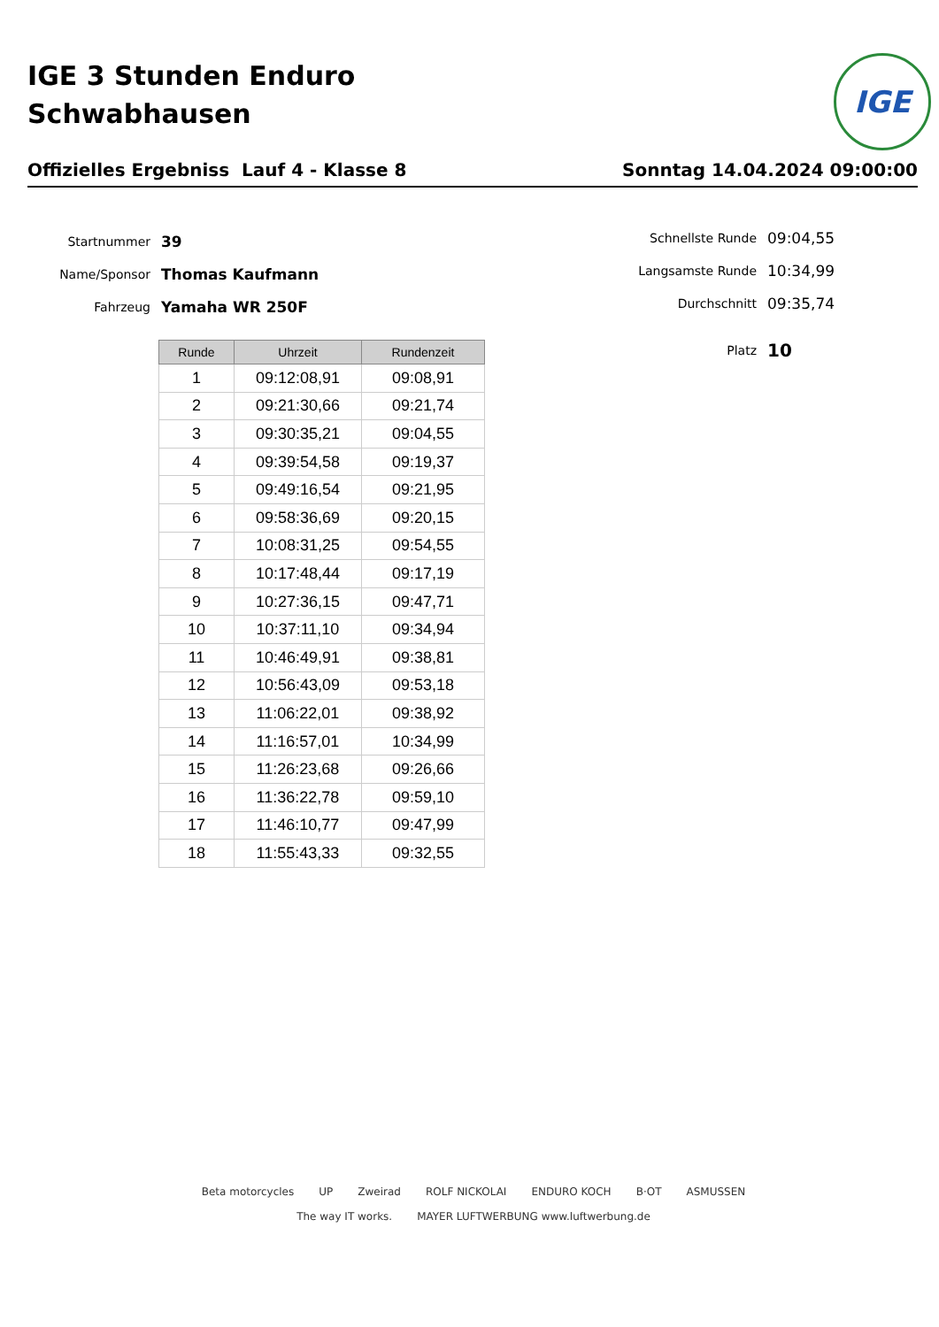IGE 3 Stunden Enduro
Schwabhausen
IGE
Offizielles Ergebniss Lauf 4 - Klasse 8 Sonntag 14.04.2024 09:00:00
Startnummer 39
Name/Sponsor Thomas Kaufmann
Fahrzeug Yamaha WR 250F
Schnellste Runde 09:04,55
Langsamste Runde 10:34,99
Durchschnitt 09:35,74
Platz 10
| Runde | Uhrzeit | Rundenzeit |
| --- | --- | --- |
| 1 | 09:12:08,91 | 09:08,91 |
| 2 | 09:21:30,66 | 09:21,74 |
| 3 | 09:30:35,21 | 09:04,55 |
| 4 | 09:39:54,58 | 09:19,37 |
| 5 | 09:49:16,54 | 09:21,95 |
| 6 | 09:58:36,69 | 09:20,15 |
| 7 | 10:08:31,25 | 09:54,55 |
| 8 | 10:17:48,44 | 09:17,19 |
| 9 | 10:27:36,15 | 09:47,71 |
| 10 | 10:37:11,10 | 09:34,94 |
| 11 | 10:46:49,91 | 09:38,81 |
| 12 | 10:56:43,09 | 09:53,18 |
| 13 | 11:06:22,01 | 09:38,92 |
| 14 | 11:16:57,01 | 10:34,99 |
| 15 | 11:26:23,68 | 09:26,66 |
| 16 | 11:36:22,78 | 09:59,10 |
| 17 | 11:46:10,77 | 09:47,99 |
| 18 | 11:55:43,33 | 09:32,55 |
Beta motorcycles UP Zweirad ROLF NICKOLAI ENDURO KOCH B·OT ASMUSSEN The way IT works. MAYER LUFTWERBUNG www.luftwerbung.de